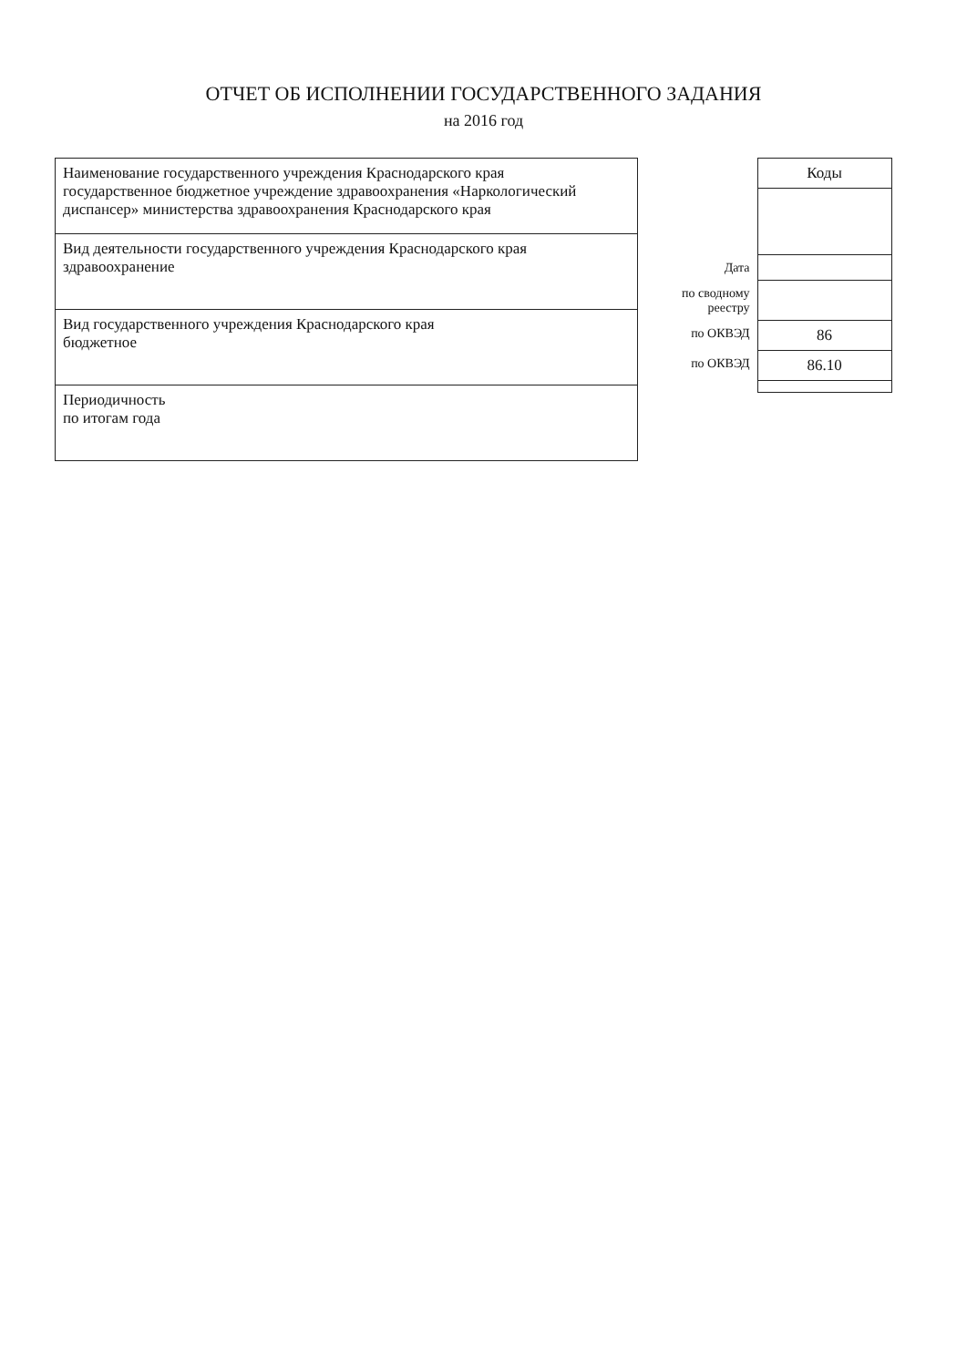ОТЧЕТ ОБ ИСПОЛНЕНИИ ГОСУДАРСТВЕННОГО ЗАДАНИЯ
на 2016 год
| Наименование государственного учреждения Краснодарского края государственное бюджетное учреждение здравоохранения «Наркологический диспансер» министерства здравоохранения Краснодарского края |
| Вид деятельности государственного учреждения Краснодарского края здравоохранение |
| Вид государственного учреждения Краснодарского края бюджетное |
| Периодичность по итогам года |
| | Коды |
| Дата | |
| по сводному реестру | |
| по ОКВЭД | 86 |
| по ОКВЭД | 86.10 |